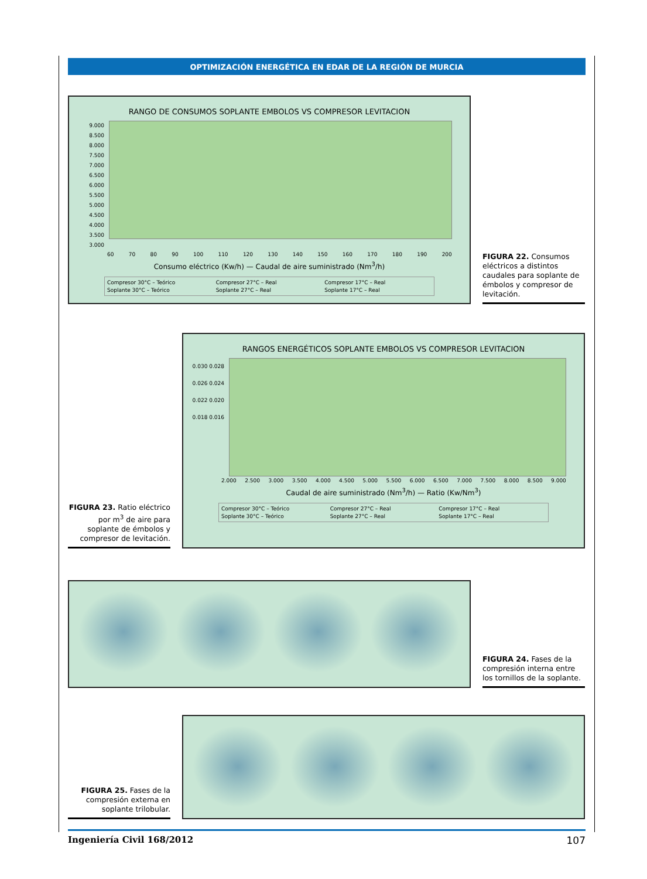OPTIMIZACIÓN ENERGÉTICA EN EDAR DE LA REGIÓN DE MURCIA
RANGO DE CONSUMOS SOPLANTE EMBOLOS VS COMPRESOR LEVITACION
9.000 8.500 8.000 7.500 7.000 6.500 6.000 5.500 5.000 4.500 4.000 3.500 3.000
60 70 80 90 100 110 120 130 140 150 160 170 180 190 200
Consumo eléctrico (Kw/h) — Caudal de aire suministrado (Nm<sup>3</sup>/h)
Compresor 30°C – Teórico Compresor 27°C – Real Compresor 17°C – Real Soplante 30°C – Teórico Soplante 27°C – Real Soplante 17°C – Real
FIGURA 22. Consumos eléctricos a distintos caudales para soplante de émbolos y compresor de levitación.
FIGURA 23. Ratio eléctrico por m<sup>3</sup> de aire para soplante de émbolos y compresor de levitación.
RANGOS ENERGÉTICOS SOPLANTE EMBOLOS VS COMPRESOR LEVITACION
0.030 0.028 0.026 0.024 0.022 0.020 0.018 0.016
2.000 2.500 3.000 3.500 4.000 4.500 5.000 5.500 6.000 6.500 7.000 7.500 8.000 8.500 9.000
Caudal de aire suministrado (Nm<sup>3</sup>/h) — Ratio (Kw/Nm<sup>3</sup>)
Compresor 30°C – Teórico Compresor 27°C – Real Compresor 17°C – Real Soplante 30°C – Teórico Soplante 27°C – Real Soplante 17°C – Real
FIGURA 24. Fases de la compresión interna entre los tornillos de la soplante.
FIGURA 25. Fases de la compresión externa en soplante trilobular.
Ingeniería Civil 168/2012 107